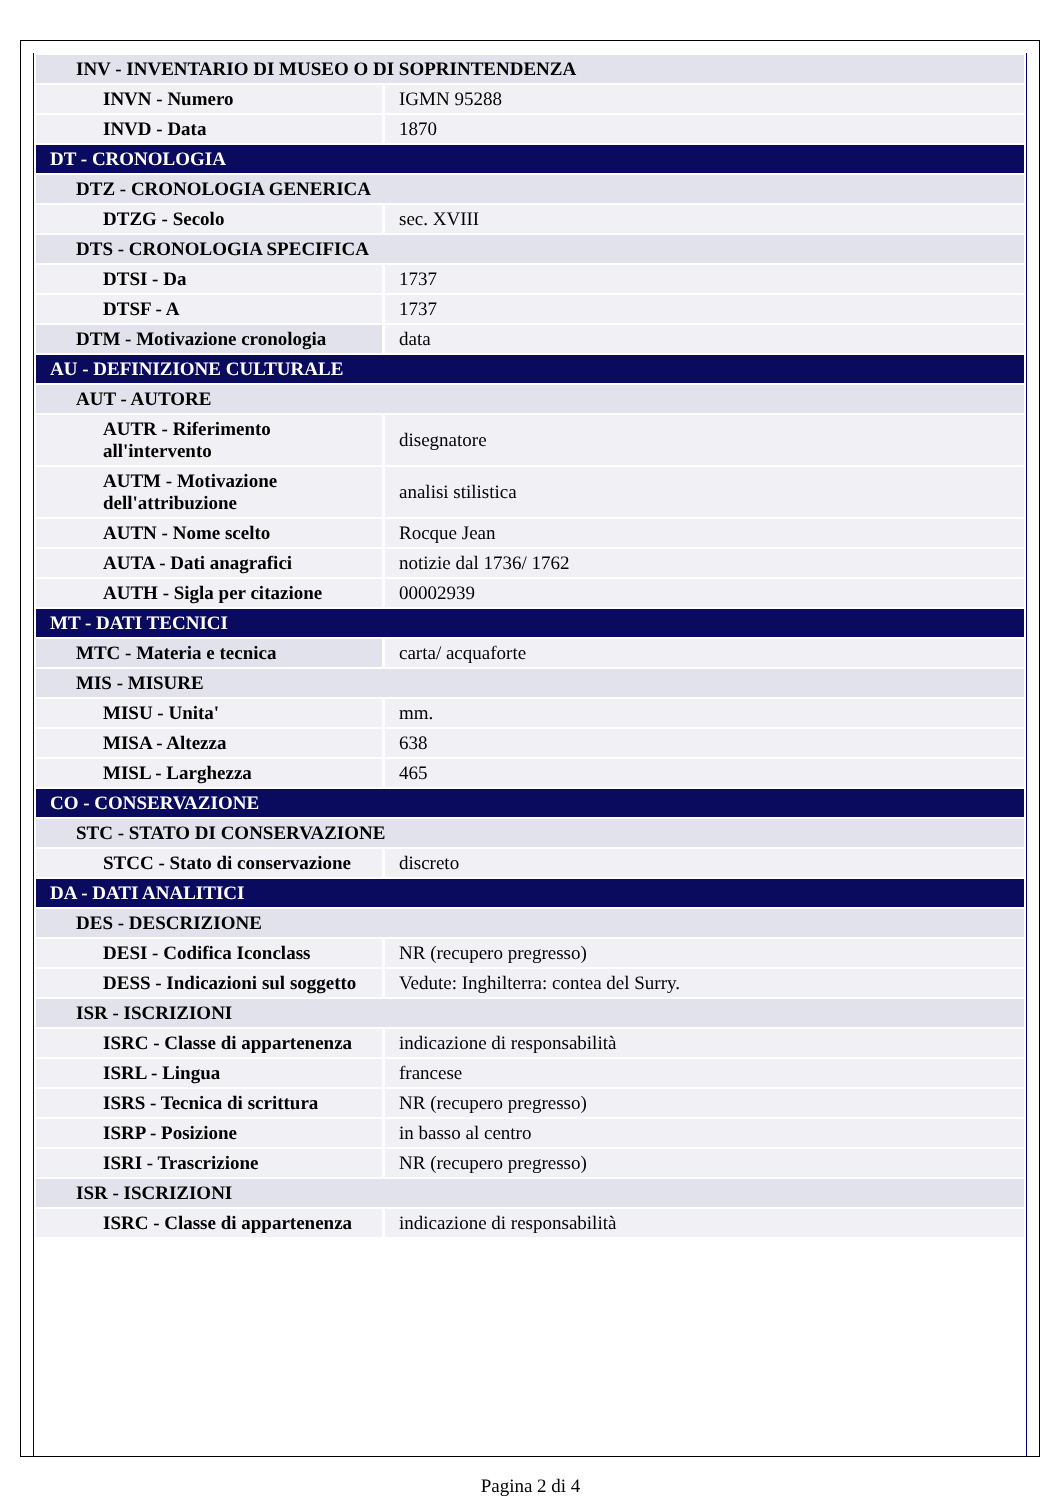| INV - INVENTARIO DI MUSEO O DI SOPRINTENDENZA | |
| INVN - Numero | IGMN 95288 |
| INVD - Data | 1870 |
| DT - CRONOLOGIA | |
| DTZ - CRONOLOGIA GENERICA | |
| DTZG - Secolo | sec. XVIII |
| DTS - CRONOLOGIA SPECIFICA | |
| DTSI - Da | 1737 |
| DTSF - A | 1737 |
| DTM - Motivazione cronologia | data |
| AU - DEFINIZIONE CULTURALE | |
| AUT - AUTORE | |
| AUTR - Riferimento all'intervento | disegnatore |
| AUTM - Motivazione dell'attribuzione | analisi stilistica |
| AUTN - Nome scelto | Rocque Jean |
| AUTA - Dati anagrafici | notizie dal 1736/ 1762 |
| AUTH - Sigla per citazione | 00002939 |
| MT - DATI TECNICI | |
| MTC - Materia e tecnica | carta/ acquaforte |
| MIS - MISURE | |
| MISU - Unita' | mm. |
| MISA - Altezza | 638 |
| MISL - Larghezza | 465 |
| CO - CONSERVAZIONE | |
| STC - STATO DI CONSERVAZIONE | |
| STCC - Stato di conservazione | discreto |
| DA - DATI ANALITICI | |
| DES - DESCRIZIONE | |
| DESI - Codifica Iconclass | NR (recupero pregresso) |
| DESS - Indicazioni sul soggetto | Vedute: Inghilterra: contea del Surry. |
| ISR - ISCRIZIONI | |
| ISRC - Classe di appartenenza | indicazione di responsabilità |
| ISRL - Lingua | francese |
| ISRS - Tecnica di scrittura | NR (recupero pregresso) |
| ISRP - Posizione | in basso al centro |
| ISRI - Trascrizione | NR (recupero pregresso) |
| ISR - ISCRIZIONI | |
| ISRC - Classe di appartenenza | indicazione di responsabilità |
Pagina 2 di 4